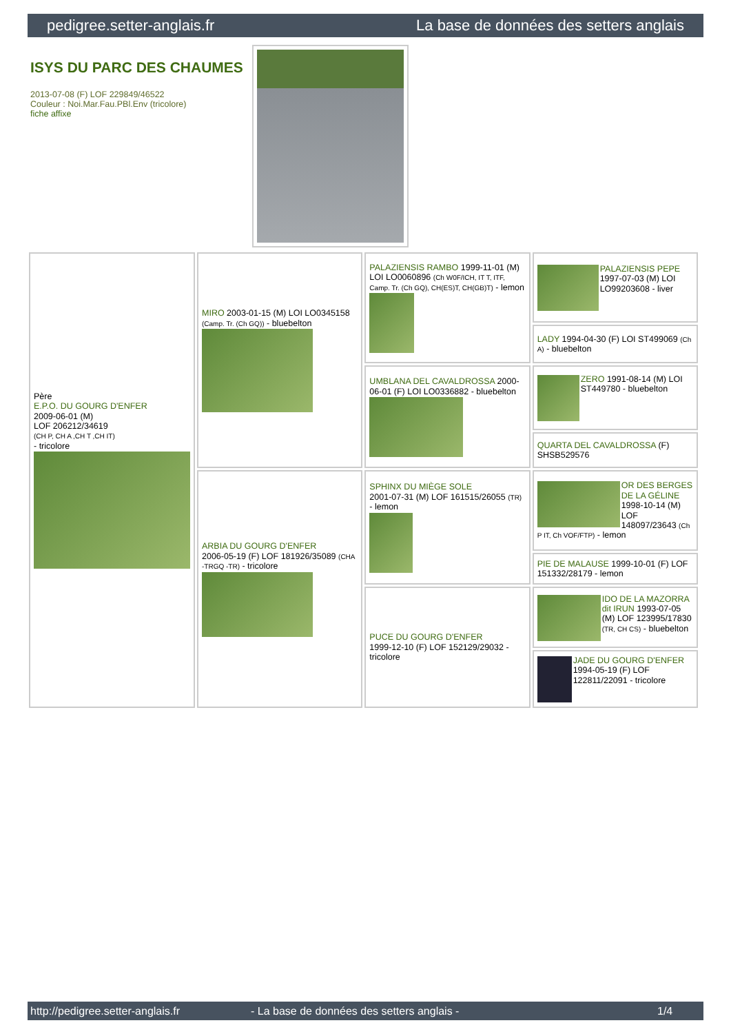pedigree.setter-anglais.fr La base de données des setters anglais
ISYS DU PARC DES CHAUMES
2013-07-08 (F) LOF 229849/46522
Couleur : Noi.Mar.Fau.PBl.Env (tricolore)
fiche affixe
| Père E.P.O. DU GOURG D'ENFER 2009-06-01 (M) LOF 206212/34619 (CH P, CH A ,CH T ,CH IT) - tricolore | MIRO 2003-01-15 (M) LOI LO0345158 (Camp. Tr. (Ch GQ)) - bluebelton | PALAZIENSIS RAMBO 1999-11-01 (M) LOI LO0060896 (Ch W0F/ICH, IT T, ITF, Camp. Tr. (Ch GQ), CH(ES)T, CH(GB)T) - lemon | PALAZIENSIS PEPE 1997-07-03 (M) LOI LO99203608 - liver |
| | | | LADY 1994-04-30 (F) LOI ST499069 (Ch A) - bluebelton |
| | | UMBLANA DEL CAVALDROSSA 2000-06-01 (F) LOI LO0336882 - bluebelton | ZERO 1991-08-14 (M) LOI ST449780 - bluebelton |
| | | | QUARTA DEL CAVALDROSSA (F) SHSB529576 |
| | ARBIA DU GOURG D'ENFER 2006-05-19 (F) LOF 181926/35089 (CHA -TRGQ -TR) - tricolore | SPHINX DU MIÈGE SOLE 2001-07-31 (M) LOF 161515/26055 (TR) - lemon | OR DES BERGES DE LA GÉLINE 1998-10-14 (M) LOF 148097/23643 (Ch P IT, Ch VOF/FTP) - lemon |
| | | | PIE DE MALAUSE 1999-10-01 (F) LOF 151332/28179 - lemon |
| | | PUCE DU GOURG D'ENFER 1999-12-10 (F) LOF 152129/29032 - tricolore | IDO DE LA MAZORRA dit IRUN 1993-07-05 (M) LOF 123995/17830 (TR, CH CS) - bluebelton |
| | | | JADE DU GOURG D'ENFER 1994-05-19 (F) LOF 122811/22091 - tricolore |
http://pedigree.setter-anglais.fr - La base de données des setters anglais - 1/4